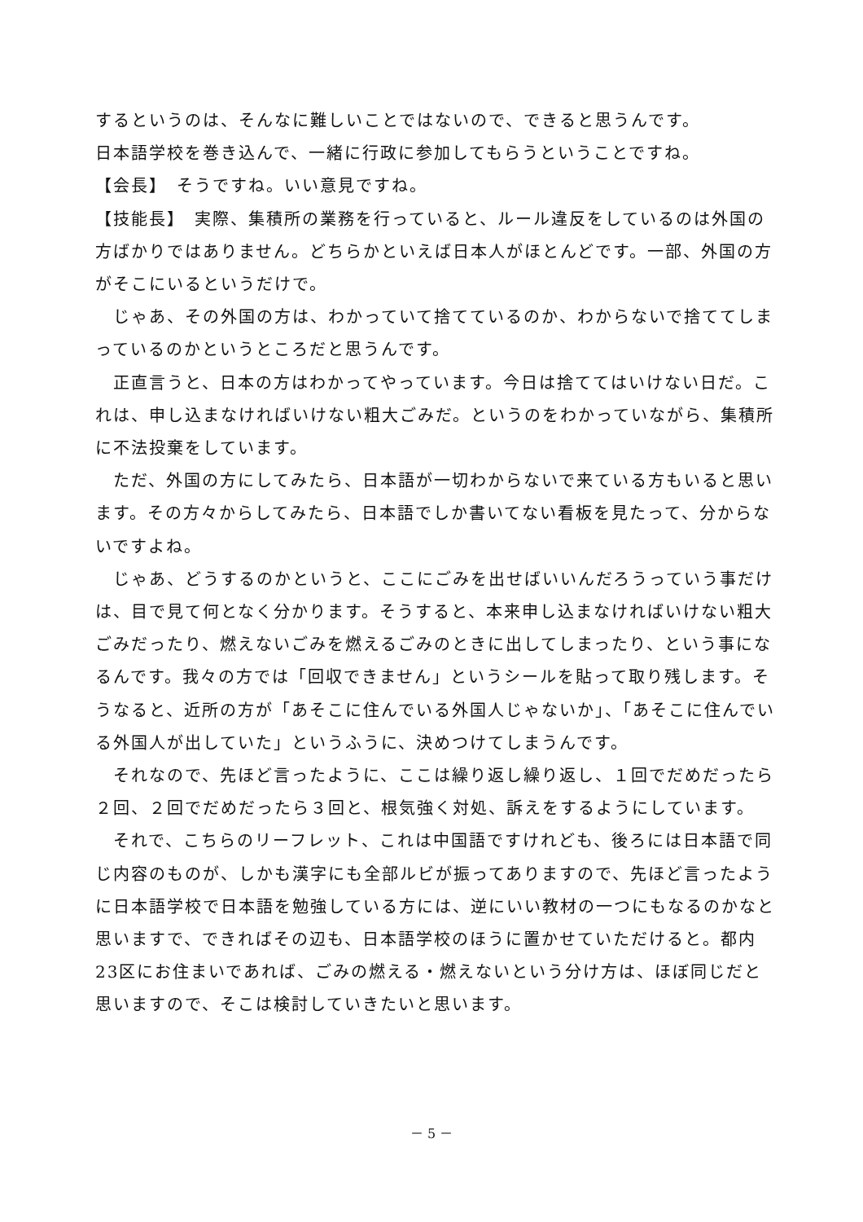するというのは、そんなに難しいことではないので、できると思うんです。
日本語学校を巻き込んで、一緒に行政に参加してもらうということですね。
【会長】　そうですね。いい意見ですね。
【技能長】　実際、集積所の業務を行っていると、ルール違反をしているのは外国の方ばかりではありません。どちらかといえば日本人がほとんどです。一部、外国の方がそこにいるというだけで。
　じゃあ、その外国の方は、わかっていて捨てているのか、わからないで捨ててしまっているのかというところだと思うんです。
　正直言うと、日本の方はわかってやっています。今日は捨ててはいけない日だ。これは、申し込まなければいけない粗大ごみだ。というのをわかっていながら、集積所に不法投棄をしています。
　ただ、外国の方にしてみたら、日本語が一切わからないで来ている方もいると思います。その方々からしてみたら、日本語でしか書いてない看板を見たって、分からないですよね。
　じゃあ、どうするのかというと、ここにごみを出せばいいんだろうっていう事だけは、目で見て何となく分かります。そうすると、本来申し込まなければいけない粗大ごみだったり、燃えないごみを燃えるごみのときに出してしまったり、という事になるんです。我々の方では「回収できません」というシールを貼って取り残します。そうなると、近所の方が「あそこに住んでいる外国人じゃないか」、「あそこに住んでいる外国人が出していた」というふうに、決めつけてしまうんです。
　それなので、先ほど言ったように、ここは繰り返し繰り返し、１回でだめだったら２回、２回でだめだったら３回と、根気強く対処、訴えをするようにしています。
　それで、こちらのリーフレット、これは中国語ですけれども、後ろには日本語で同じ内容のものが、しかも漢字にも全部ルビが振ってありますので、先ほど言ったように日本語学校で日本語を勉強している方には、逆にいい教材の一つにもなるのかなと思いますで、できればその辺も、日本語学校のほうに置かせていただけると。都内23区にお住まいであれば、ごみの燃える・燃えないという分け方は、ほぼ同じだと思いますので、そこは検討していきたいと思います。
－ 5 －